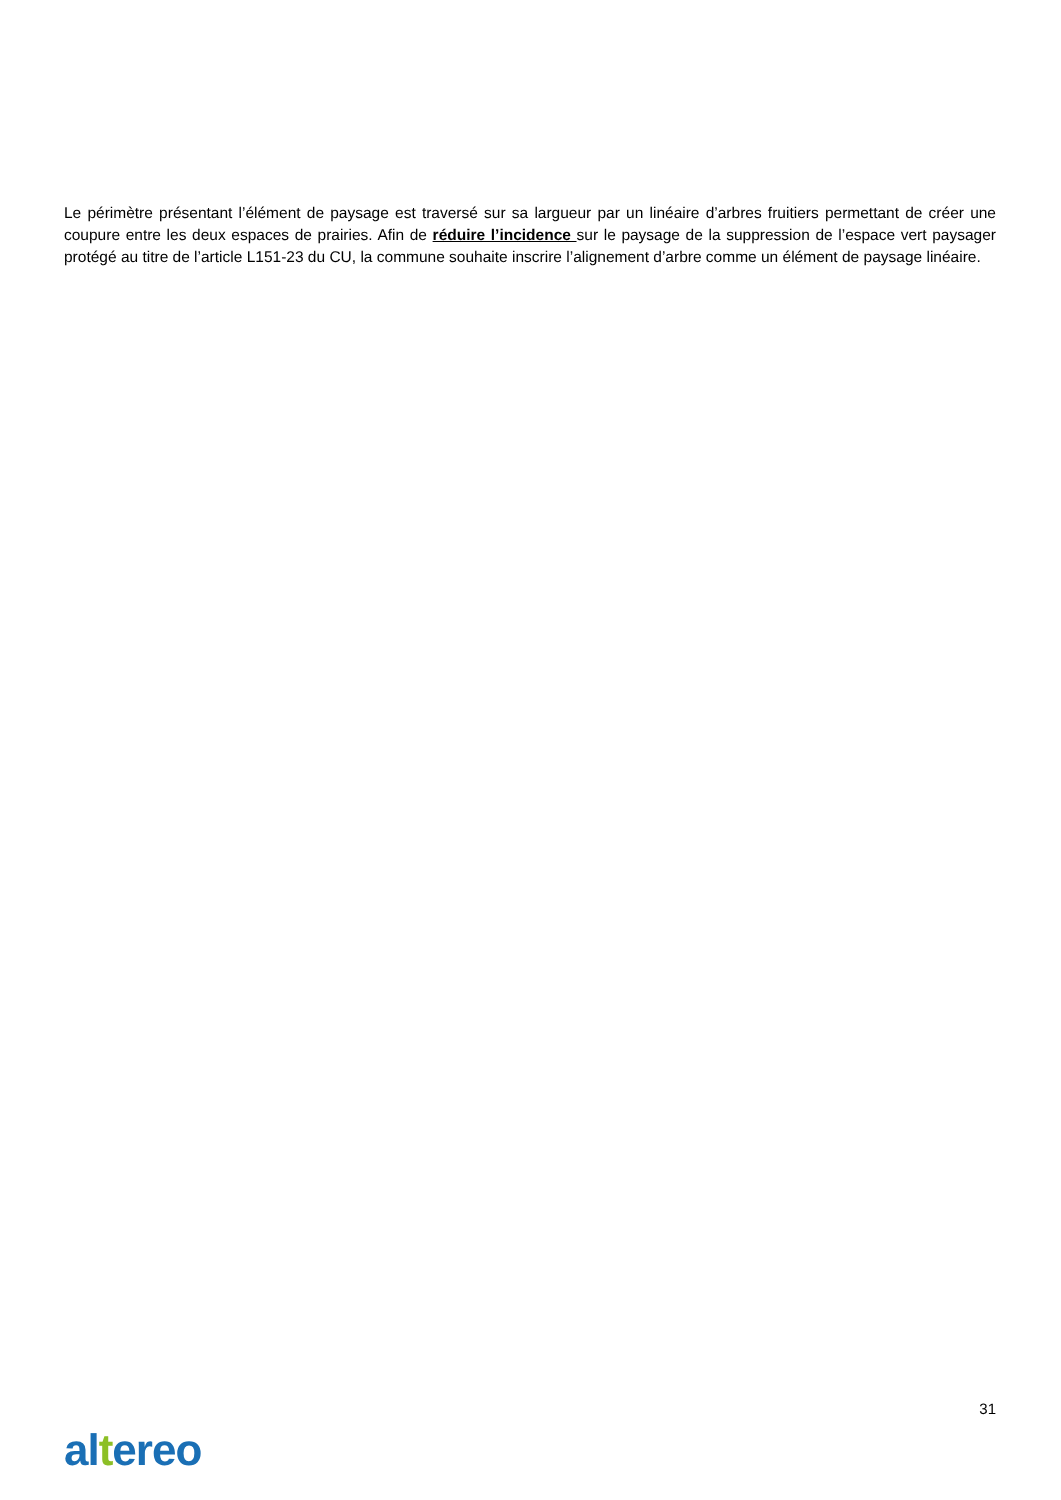Le périmètre présentant l’élément de paysage est traversé sur sa largueur par un linéaire d’arbres fruitiers permettant de créer une coupure entre les deux espaces de prairies. Afin de réduire l’incidence sur le paysage de la suppression de l’espace vert paysager protégé au titre de l’article L151-23 du CU, la commune souhaite inscrire l’alignement d’arbre comme un élément de paysage linéaire.
31
altereo